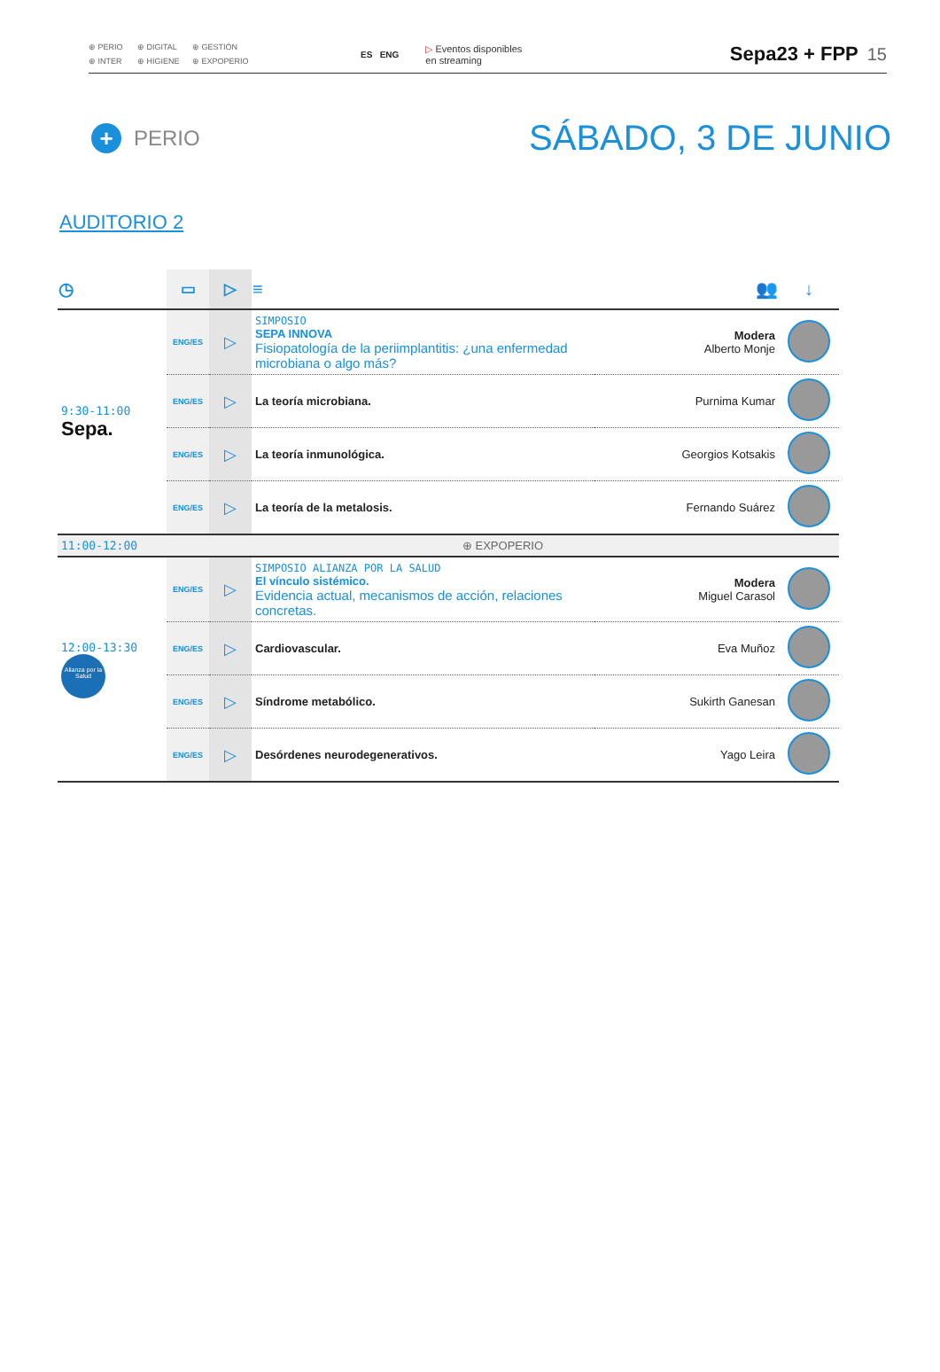⊕ PERIO ⊕ DIGITAL ⊕ GESTIÓN ⊕ INTER ⊕ HIGIENE ⊕ EXPOPERIO
ES ENG
▷ Eventos disponibles
en streaming
Sepa23 + FPP 15
+ PERIO
SÁBADO, 3 DE JUNIO
AUDITORIO 2
| ◷ | ▭ | ▷ | ≡ | 👥 | ↓ |
| --- | --- | --- | --- | --- | --- |
| 9:30-11:00 Sepa. | ENG/ES | ▷ | SIMPOSIO SEPA INNOVA Fisiopatología de la periimplantitis: ¿una enfermedad microbiana o algo más? | Modera Alberto Monje | |
| | ENG/ES | ▷ | La teoría microbiana. | Purnima Kumar | |
| | ENG/ES | ▷ | La teoría inmunológica. | Georgios Kotsakis | |
| | ENG/ES | ▷ | La teoría de la metalosis. | Fernando Suárez | |
| 11:00-12:00 | ⊕ EXPOPERIO | | | | |
| 12:00-13:30 Alianza por la Salud | ENG/ES | ▷ | SIMPOSIO ALIANZA POR LA SALUD El vínculo sistémico. Evidencia actual, mecanismos de acción, relaciones concretas. | Modera Miguel Carasol | |
| | ENG/ES | ▷ | Cardiovascular. | Eva Muñoz | |
| | ENG/ES | ▷ | Síndrome metabólico. | Sukirth Ganesan | |
| | ENG/ES | ▷ | Desórdenes neurodegenerativos. | Yago Leira | |